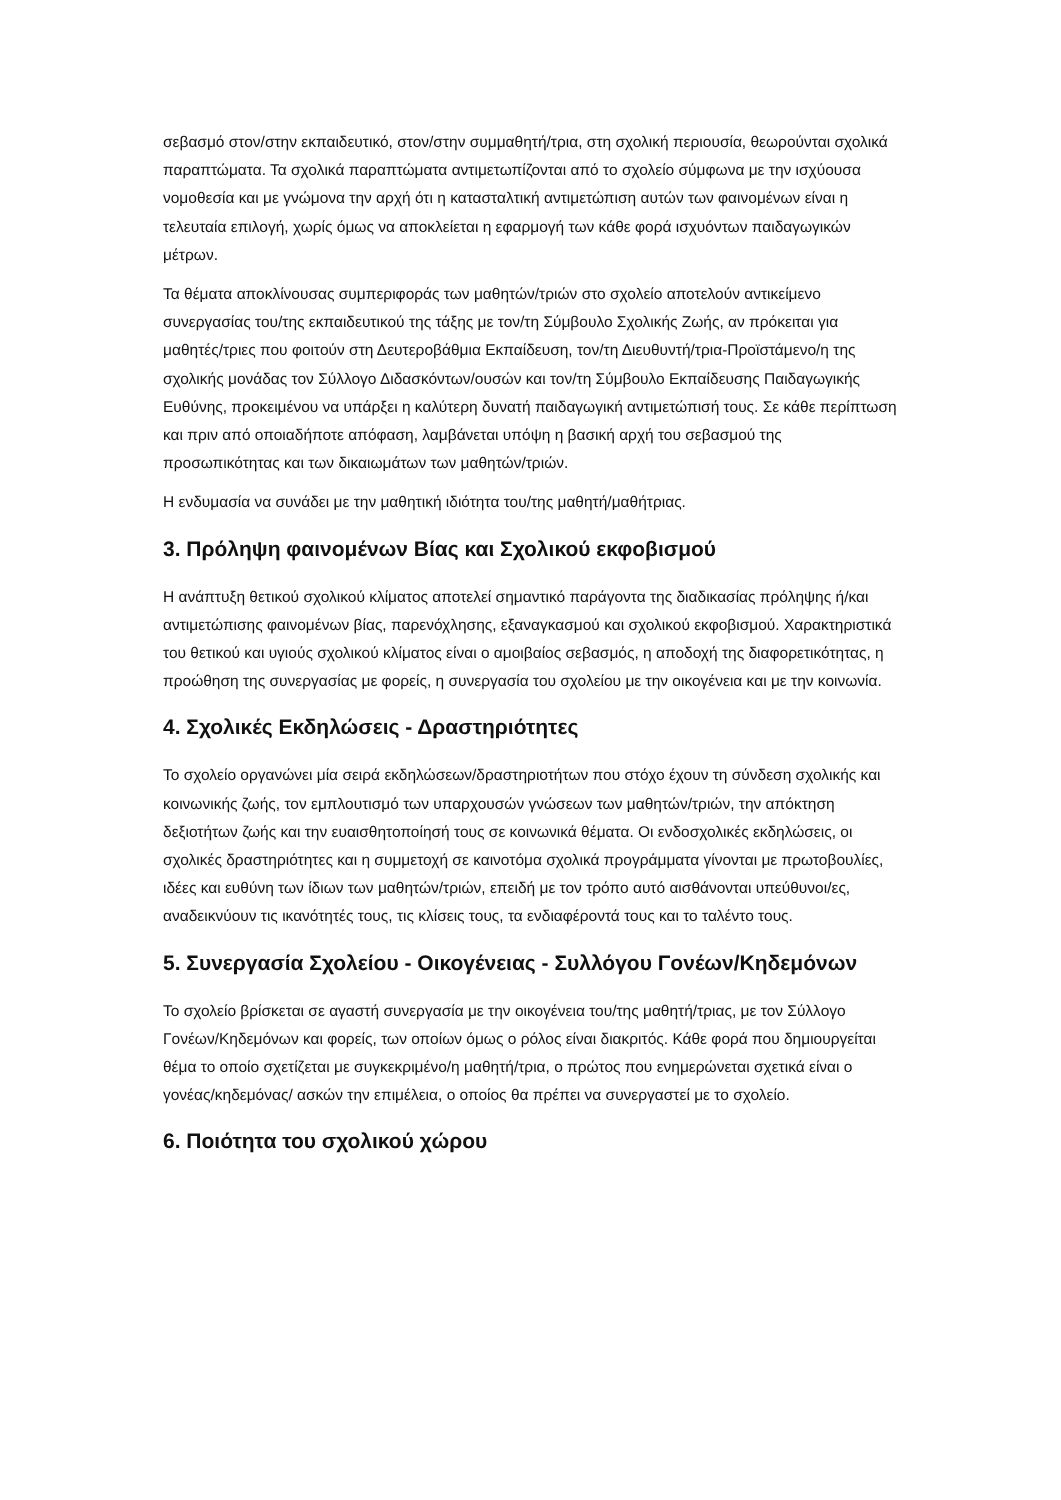σεβασμό στον/στην εκπαιδευτικό, στον/στην συμμαθητή/τρια, στη σχολική περιουσία, θεωρούνται σχολικά παραπτώματα. Τα σχολικά παραπτώματα αντιμετωπίζονται από το σχολείο σύμφωνα με την ισχύουσα νομοθεσία και με γνώμονα την αρχή ότι η κατασταλτική αντιμετώπιση αυτών των φαινομένων είναι η τελευταία επιλογή, χωρίς όμως να αποκλείεται η εφαρμογή των κάθε φορά ισχυόντων παιδαγωγικών μέτρων.
Τα θέματα αποκλίνουσας συμπεριφοράς των μαθητών/τριών στο σχολείο αποτελούν αντικείμενο συνεργασίας του/της εκπαιδευτικού της τάξης με τον/τη Σύμβουλο Σχολικής Ζωής, αν πρόκειται για μαθητές/τριες που φοιτούν στη Δευτεροβάθμια Εκπαίδευση, τον/τη Διευθυντή/τρια-Προϊστάμενο/η της σχολικής μονάδας τον Σύλλογο Διδασκόντων/ουσών και τον/τη Σύμβουλο Εκπαίδευσης Παιδαγωγικής Ευθύνης, προκειμένου να υπάρξει η καλύτερη δυνατή παιδαγωγική αντιμετώπισή τους. Σε κάθε περίπτωση και πριν από οποιαδήποτε απόφαση, λαμβάνεται υπόψη η βασική αρχή του σεβασμού της προσωπικότητας και των δικαιωμάτων των μαθητών/τριών.
Η ενδυμασία να συνάδει με την μαθητική ιδιότητα του/της μαθητή/μαθήτριας.
3. Πρόληψη φαινομένων Βίας και Σχολικού εκφοβισμού
Η ανάπτυξη θετικού σχολικού κλίματος αποτελεί σημαντικό παράγοντα της διαδικασίας πρόληψης ή/και αντιμετώπισης φαινομένων βίας, παρενόχλησης, εξαναγκασμού και σχολικού εκφοβισμού. Χαρακτηριστικά του θετικού και υγιούς σχολικού κλίματος είναι ο αμοιβαίος σεβασμός, η αποδοχή της διαφορετικότητας, η προώθηση της συνεργασίας με φορείς, η συνεργασία του σχολείου με την οικογένεια και με την κοινωνία.
4. Σχολικές Εκδηλώσεις - Δραστηριότητες
Το σχολείο οργανώνει μία σειρά εκδηλώσεων/δραστηριοτήτων που στόχο έχουν τη σύνδεση σχολικής και κοινωνικής ζωής, τον εμπλουτισμό των υπαρχουσών γνώσεων των μαθητών/τριών, την απόκτηση δεξιοτήτων ζωής και την ευαισθητοποίησή τους σε κοινωνικά θέματα. Οι ενδοσχολικές εκδηλώσεις, οι σχολικές δραστηριότητες και η συμμετοχή σε καινοτόμα σχολικά προγράμματα γίνονται με πρωτοβουλίες, ιδέες και ευθύνη των ίδιων των μαθητών/τριών, επειδή με τον τρόπο αυτό αισθάνονται υπεύθυνοι/ες, αναδεικνύουν τις ικανότητές τους, τις κλίσεις τους, τα ενδιαφέροντά τους και το ταλέντο τους.
5. Συνεργασία Σχολείου - Οικογένειας - Συλλόγου Γονέων/Κηδεμόνων
Το σχολείο βρίσκεται σε αγαστή συνεργασία με την οικογένεια του/της μαθητή/τριας, με τον Σύλλογο Γονέων/Κηδεμόνων και φορείς, των οποίων όμως ο ρόλος είναι διακριτός. Κάθε φορά που δημιουργείται θέμα το οποίο σχετίζεται με συγκεκριμένο/η μαθητή/τρια, ο πρώτος που ενημερώνεται σχετικά είναι ο γονέας/κηδεμόνας/ ασκών την επιμέλεια, ο οποίος θα πρέπει να συνεργαστεί με το σχολείο.
6. Ποιότητα του σχολικού χώρου